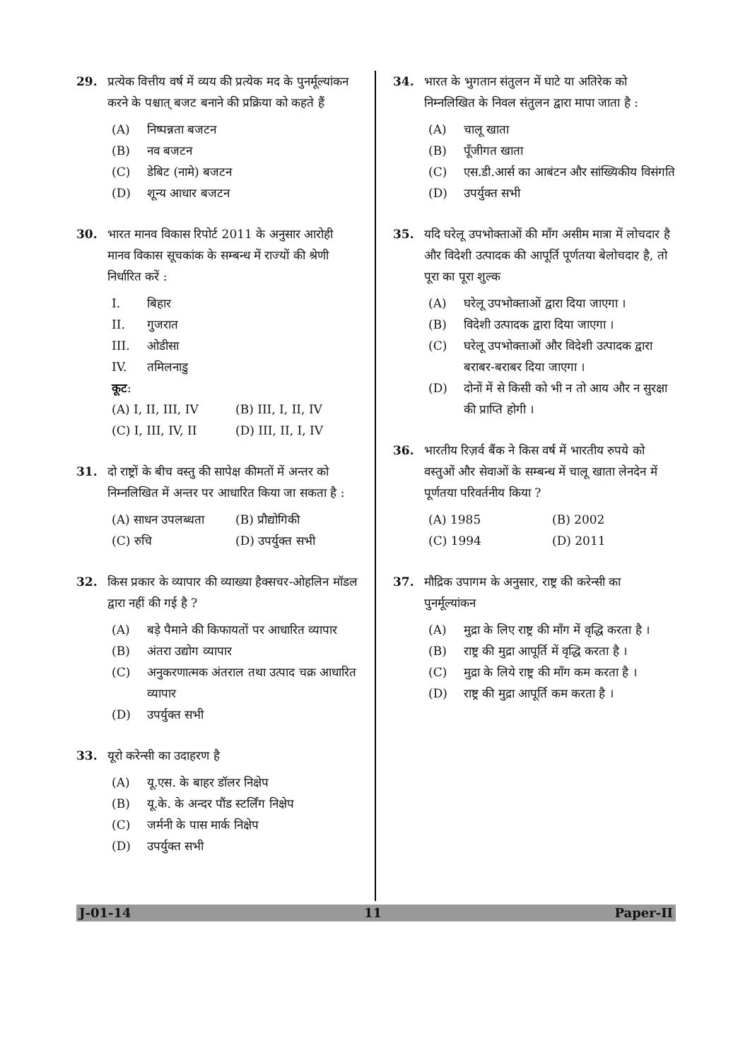29. प्रत्येक वित्तीय वर्ष में व्यय की प्रत्येक मद के पुनर्मूल्यांकन करने के पश्चात् बजट बनाने की प्रक्रिया को कहते हैं
(A) निष्पन्नता बजटन
(B) नव बजटन
(C) डेबिट (नामे) बजटन
(D) शून्य आधार बजटन
30. भारत मानव विकास रिपोर्ट 2011 के अनुसार आरोही मानव विकास सूचकांक के सम्बन्ध में राज्यों की श्रेणी निर्धारित करें :
I. बिहार
II. गुजरात
III. ओडीसा
IV. तमिलनाडु
कूट :
(A) I, II, III, IV (B) III, I, II, IV (C) I, III, IV, II (D) III, II, I, IV
31. दो राष्ट्रों के बीच वस्तु की सापेक्ष कीमतों में अन्तर को निम्नलिखित में अन्तर पर आधारित किया जा सकता है :
(A) साधन उपलब्धता (B) प्रौद्योगिकी (C) रुचि (D) उपर्युक्त सभी
32. किस प्रकार के व्यापार की व्याख्या हैक्सचर-ओहलिन मॉडल द्वारा नहीं की गई है ?
(A) बड़े पैमाने की किफायतों पर आधारित व्यापार
(B) अंतरा उद्योग व्यापार
(C) अनुकरणात्मक अंतराल तथा उत्पाद चक्र आधारित व्यापार
(D) उपर्युक्त सभी
33. यूरो करेन्सी का उदाहरण है
(A) यू.एस. के बाहर डॉलर निक्षेप
(B) यू.के. के अन्दर पौंड स्टर्लिंग निक्षेप
(C) जर्मनी के पास मार्क निक्षेप
(D) उपर्युक्त सभी
34. भारत के भुगतान संतुलन में घाटे या अतिरेक को निम्नलिखित के निवल संतुलन द्वारा मापा जाता है :
(A) चालू खाता
(B) पूँजीगत खाता
(C) एस.डी.आर्स का आबंटन और सांख्यिकीय विसंगति
(D) उपर्युक्त सभी
35. यदि घरेलू उपभोक्ताओं की माँग असीम मात्रा में लोचदार है और विदेशी उत्पादक की आपूर्ति पूर्णतया बेलोचदार है, तो पूरा का पूरा शुल्क
(A) घरेलू उपभोक्ताओं द्वारा दिया जाएगा ।
(B) विदेशी उत्पादक द्वारा दिया जाएगा ।
(C) घरेलू उपभोक्ताओं और विदेशी उत्पादक द्वारा बराबर-बराबर दिया जाएगा ।
(D) दोनों में से किसी को भी न तो आय और न सुरक्षा की प्राप्ति होगी ।
36. भारतीय रिज़र्व बैंक ने किस वर्ष में भारतीय रुपये को वस्तुओं और सेवाओं के सम्बन्ध में चालू खाता लेनदेन में पूर्णतया परिवर्तनीय किया ?
(A) 1985 (B) 2002 (C) 1994 (D) 2011
37. मौद्रिक उपागम के अनुसार, राष्ट्र की करेन्सी का पुनर्मूल्यांकन
(A) मुद्रा के लिए राष्ट्र की माँग में वृद्धि करता है ।
(B) राष्ट्र की मुद्रा आपूर्ति में वृद्धि करता है ।
(C) मुद्रा के लिये राष्ट्र की माँग कम करता है ।
(D) राष्ट्र की मुद्रा आपूर्ति कम करता है ।
J-01-14 11 Paper-II